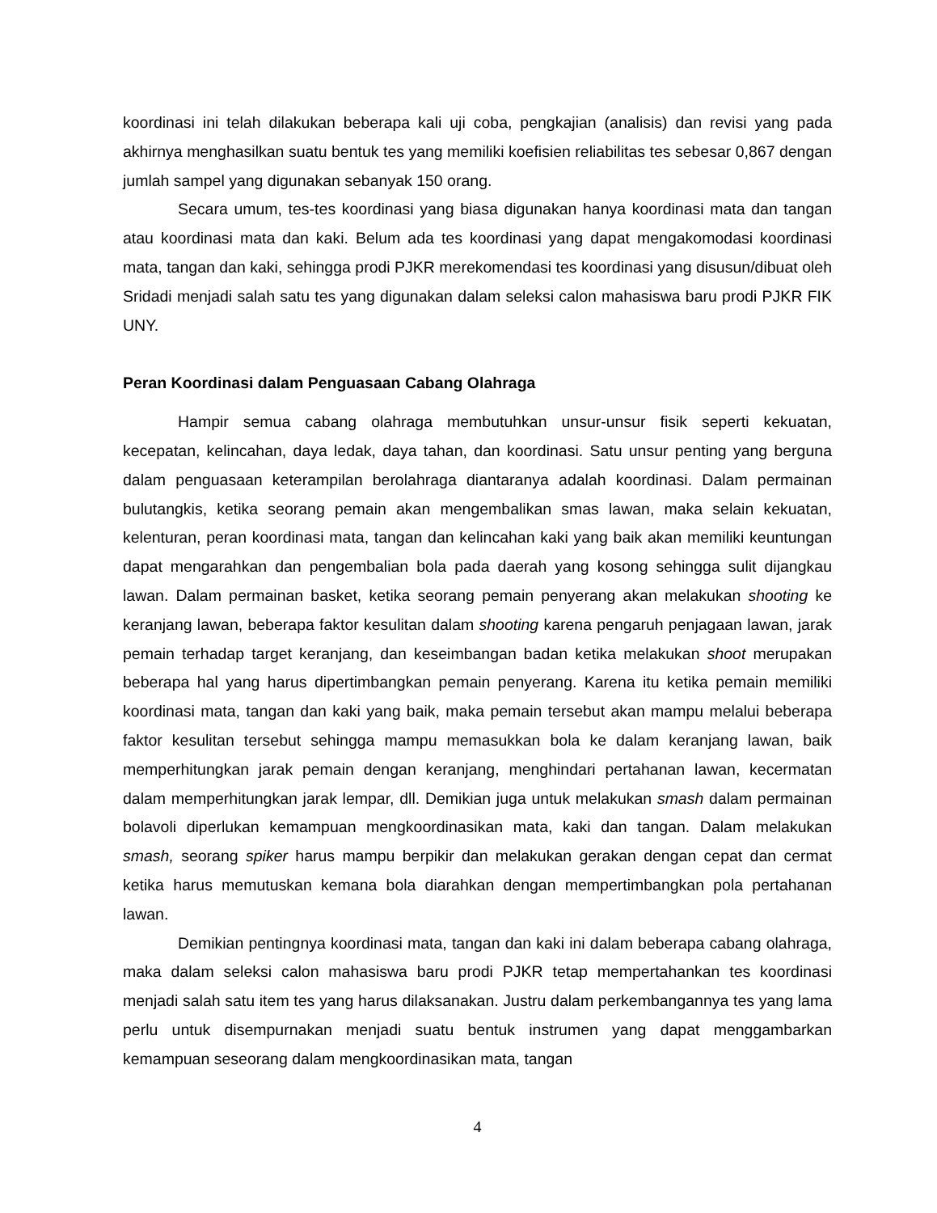koordinasi ini telah dilakukan beberapa kali uji coba, pengkajian (analisis) dan revisi yang pada akhirnya menghasilkan suatu bentuk tes yang memiliki koefisien reliabilitas tes sebesar 0,867 dengan jumlah sampel yang digunakan sebanyak 150 orang.
Secara umum, tes-tes koordinasi yang biasa digunakan hanya koordinasi mata dan tangan atau koordinasi mata dan kaki. Belum ada tes koordinasi yang dapat mengakomodasi koordinasi mata, tangan dan kaki, sehingga prodi PJKR merekomendasi tes koordinasi yang disusun/dibuat oleh Sridadi menjadi salah satu tes yang digunakan dalam seleksi calon mahasiswa baru prodi PJKR FIK UNY.
Peran Koordinasi dalam Penguasaan Cabang Olahraga
Hampir semua cabang olahraga membutuhkan unsur-unsur fisik seperti kekuatan, kecepatan, kelincahan, daya ledak, daya tahan, dan koordinasi. Satu unsur penting yang berguna dalam penguasaan keterampilan berolahraga diantaranya adalah koordinasi. Dalam permainan bulutangkis, ketika seorang pemain akan mengembalikan smas lawan, maka selain kekuatan, kelenturan, peran koordinasi mata, tangan dan kelincahan kaki yang baik akan memiliki keuntungan dapat mengarahkan dan pengembalian bola pada daerah yang kosong sehingga sulit dijangkau lawan. Dalam permainan basket, ketika seorang pemain penyerang akan melakukan shooting ke keranjang lawan, beberapa faktor kesulitan dalam shooting karena pengaruh penjagaan lawan, jarak pemain terhadap target keranjang, dan keseimbangan badan ketika melakukan shoot merupakan beberapa hal yang harus dipertimbangkan pemain penyerang. Karena itu ketika pemain memiliki koordinasi mata, tangan dan kaki yang baik, maka pemain tersebut akan mampu melalui beberapa faktor kesulitan tersebut sehingga mampu memasukkan bola ke dalam keranjang lawan, baik memperhitungkan jarak pemain dengan keranjang, menghindari pertahanan lawan, kecermatan dalam memperhitungkan jarak lempar, dll. Demikian juga untuk melakukan smash dalam permainan bolavoli diperlukan kemampuan mengkoordinasikan mata, kaki dan tangan. Dalam melakukan smash, seorang spiker harus mampu berpikir dan melakukan gerakan dengan cepat dan cermat ketika harus memutuskan kemana bola diarahkan dengan mempertimbangkan pola pertahanan lawan.
Demikian pentingnya koordinasi mata, tangan dan kaki ini dalam beberapa cabang olahraga, maka dalam seleksi calon mahasiswa baru prodi PJKR tetap mempertahankan tes koordinasi menjadi salah satu item tes yang harus dilaksanakan. Justru dalam perkembangannya tes yang lama perlu untuk disempurnakan menjadi suatu bentuk instrumen yang dapat menggambarkan kemampuan seseorang dalam mengkoordinasikan mata, tangan
4